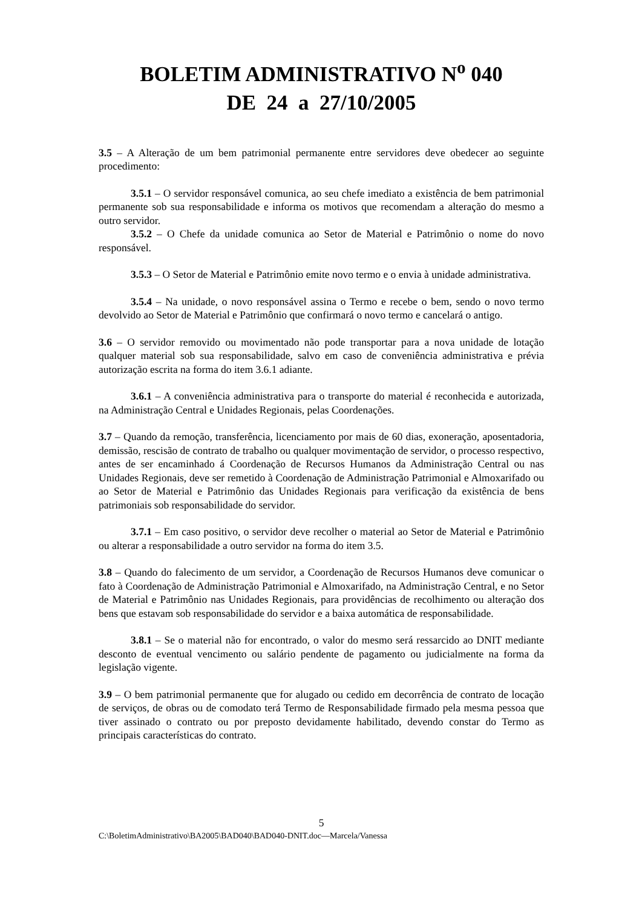BOLETIM ADMINISTRATIVO N<sup>o</sup> 040
DE 24 a 27/10/2005
3.5 – A Alteração de um bem patrimonial permanente entre servidores deve obedecer ao seguinte procedimento:
3.5.1 – O servidor responsável comunica, ao seu chefe imediato a existência de bem patrimonial permanente sob sua responsabilidade e informa os motivos que recomendam a alteração do mesmo a outro servidor.
3.5.2 – O Chefe da unidade comunica ao Setor de Material e Patrimônio o nome do novo responsável.
3.5.3 – O Setor de Material e Patrimônio emite novo termo e o envia à unidade administrativa.
3.5.4 – Na unidade, o novo responsável assina o Termo e recebe o bem, sendo o novo termo devolvido ao Setor de Material e Patrimônio que confirmará o novo termo e cancelará o antigo.
3.6 – O servidor removido ou movimentado não pode transportar para a nova unidade de lotação qualquer material sob sua responsabilidade, salvo em caso de conveniência administrativa e prévia autorização escrita na forma do item 3.6.1 adiante.
3.6.1 – A conveniência administrativa para o transporte do material é reconhecida e autorizada, na Administração Central e Unidades Regionais, pelas Coordenações.
3.7 – Quando da remoção, transferência, licenciamento por mais de 60 dias, exoneração, aposentadoria, demissão, rescisão de contrato de trabalho ou qualquer movimentação de servidor, o processo respectivo, antes de ser encaminhado á Coordenação de Recursos Humanos da Administração Central ou nas Unidades Regionais, deve ser remetido à Coordenação de Administração Patrimonial e Almoxarifado ou ao Setor de Material e Patrimônio das Unidades Regionais para verificação da existência de bens patrimoniais sob responsabilidade do servidor.
3.7.1 – Em caso positivo, o servidor deve recolher o material ao Setor de Material e Patrimônio ou alterar a responsabilidade a outro servidor na forma do item 3.5.
3.8 – Quando do falecimento de um servidor, a Coordenação de Recursos Humanos deve comunicar o fato à Coordenação de Administração Patrimonial e Almoxarifado, na Administração Central, e no Setor de Material e Patrimônio nas Unidades Regionais, para providências de recolhimento ou alteração dos bens que estavam sob responsabilidade do servidor e a baixa automática de responsabilidade.
3.8.1 – Se o material não for encontrado, o valor do mesmo será ressarcido ao DNIT mediante desconto de eventual vencimento ou salário pendente de pagamento ou judicialmente na forma da legislação vigente.
3.9 – O bem patrimonial permanente que for alugado ou cedido em decorrência de contrato de locação de serviços, de obras ou de comodato terá Termo de Responsabilidade firmado pela mesma pessoa que tiver assinado o contrato ou por preposto devidamente habilitado, devendo constar do Termo as principais características do contrato.
5
C:\BoletimAdministrativo\BA2005\BAD040\BAD040-DNIT.doc—Marcela/Vanessa